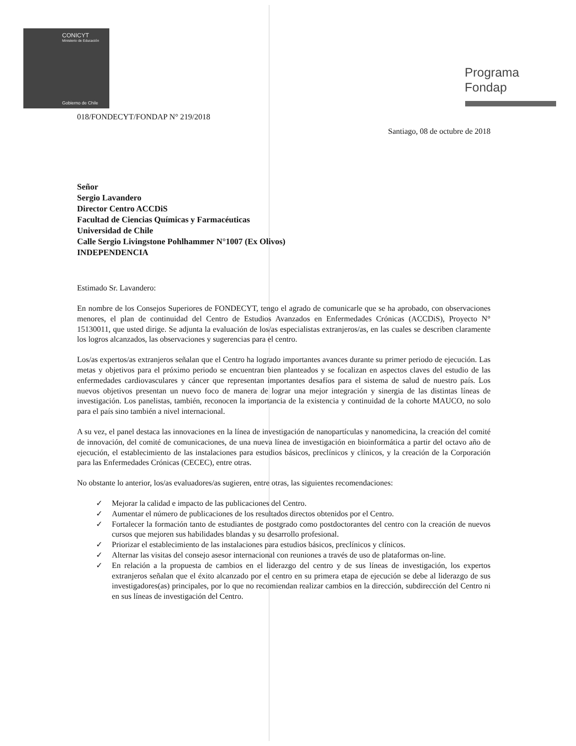CONICYT
Ministerio de Educación
Gobierno de Chile
Programa
Fondap
018/FONDECYT/FONDAP N° 219/2018
Santiago, 08 de octubre de 2018
Señor
Sergio Lavandero
Director Centro ACCDiS
Facultad de Ciencias Químicas y Farmacéuticas
Universidad de Chile
Calle Sergio Livingstone Pohlhammer N°1007 (Ex Olivos)
INDEPENDENCIA
Estimado Sr. Lavandero:
En nombre de los Consejos Superiores de FONDECYT, tengo el agrado de comunicarle que se ha aprobado, con observaciones menores, el plan de continuidad del Centro de Estudios Avanzados en Enfermedades Crónicas (ACCDiS), Proyecto N° 15130011, que usted dirige. Se adjunta la evaluación de los/as especialistas extranjeros/as, en las cuales se describen claramente los logros alcanzados, las observaciones y sugerencias para el centro.
Los/as expertos/as extranjeros señalan que el Centro ha logrado importantes avances durante su primer periodo de ejecución. Las metas y objetivos para el próximo periodo se encuentran bien planteados y se focalizan en aspectos claves del estudio de las enfermedades cardiovasculares y cáncer que representan importantes desafíos para el sistema de salud de nuestro país. Los nuevos objetivos presentan un nuevo foco de manera de lograr una mejor integración y sinergia de las distintas líneas de investigación. Los panelistas, también, reconocen la importancia de la existencia y continuidad de la cohorte MAUCO, no solo para el país sino también a nivel internacional.
A su vez, el panel destaca las innovaciones en la línea de investigación de nanopartículas y nanomedicina, la creación del comité de innovación, del comité de comunicaciones, de una nueva línea de investigación en bioinformática a partir del octavo año de ejecución, el establecimiento de las instalaciones para estudios básicos, preclínicos y clínicos, y la creación de la Corporación para las Enfermedades Crónicas (CECEC), entre otras.
No obstante lo anterior, los/as evaluadores/as sugieren, entre otras, las siguientes recomendaciones:
✓ Mejorar la calidad e impacto de las publicaciones del Centro.
✓ Aumentar el número de publicaciones de los resultados directos obtenidos por el Centro.
✓ Fortalecer la formación tanto de estudiantes de postgrado como postdoctorantes del centro con la creación de nuevos cursos que mejoren sus habilidades blandas y su desarrollo profesional.
✓ Priorizar el establecimiento de las instalaciones para estudios básicos, preclínicos y clínicos.
✓ Alternar las visitas del consejo asesor internacional con reuniones a través de uso de plataformas on-line.
✓ En relación a la propuesta de cambios en el liderazgo del centro y de sus líneas de investigación, los expertos extranjeros señalan que el éxito alcanzado por el centro en su primera etapa de ejecución se debe al liderazgo de sus investigadores(as) principales, por lo que no recomiendan realizar cambios en la dirección, subdirección del Centro ni en sus líneas de investigación del Centro.